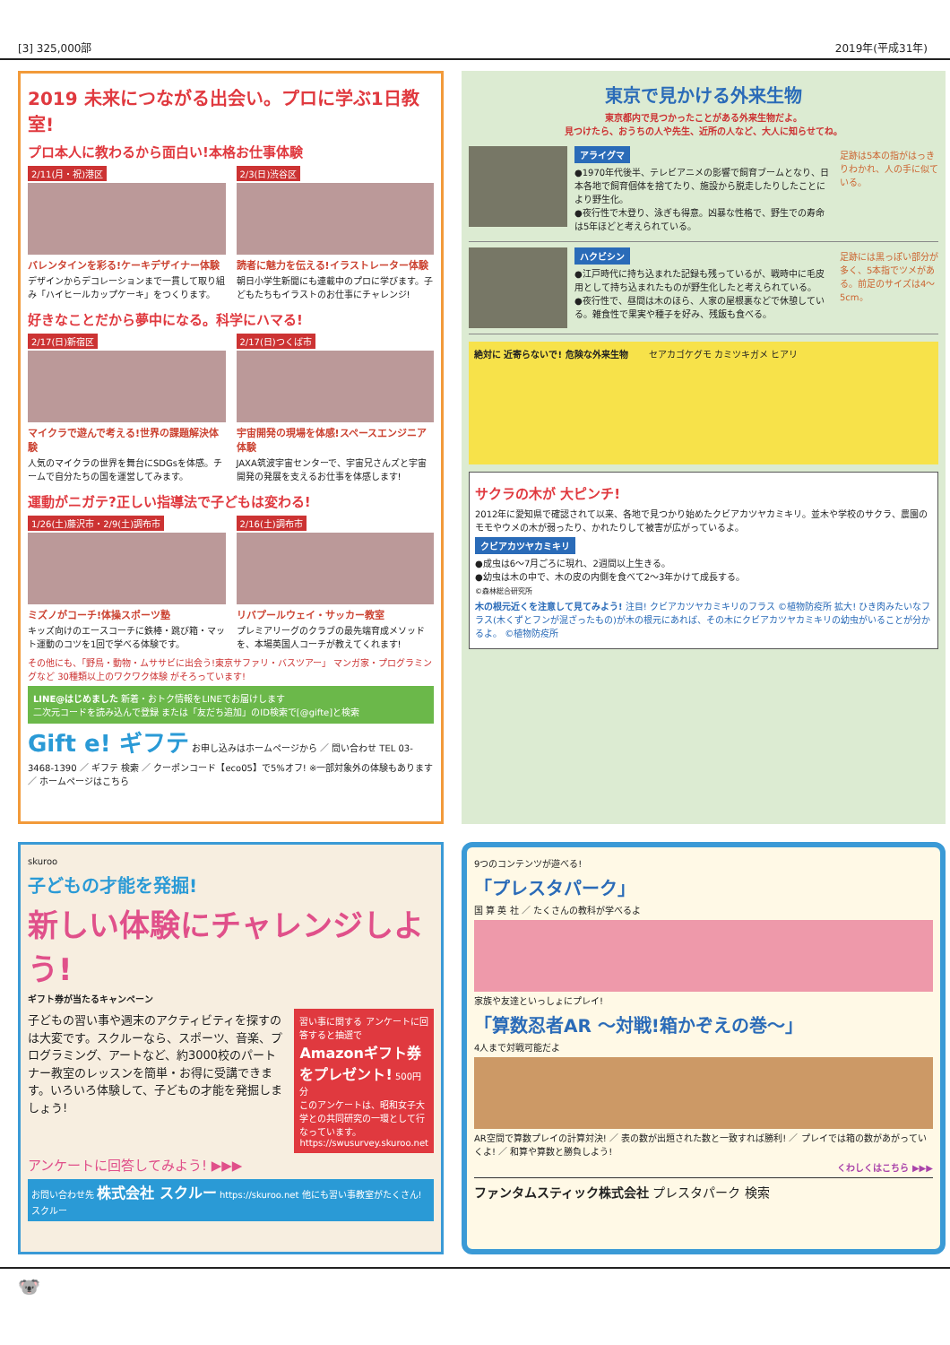[3] 325,000部 2019年(平成31年)
2019 未来につながる出会い。プロに学ぶ1日教室!
プロ本人に教わるから面白い!本格お仕事体験
2/11(月・祝)港区
バレンタインを彩る!ケーキデザイナー体験
デザインからデコレーションまで一貫して取り組み「ハイヒールカップケーキ」をつくります。
2/3(日)渋谷区
読者に魅力を伝える!イラストレーター体験
朝日小学生新聞にも連載中のプロに学びます。子どもたちもイラストのお仕事にチャレンジ!
好きなことだから夢中になる。科学にハマる!
2/17(日)新宿区
マイクラで遊んで考える!世界の課題解決体験
人気のマイクラの世界を舞台にSDGsを体感。チームで自分たちの国を運営してみます。
2/17(日)つくば市
宇宙開発の現場を体感!スペースエンジニア体験
JAXA筑波宇宙センターで、宇宙兄さんズと宇宙開発の発展を支えるお仕事を体感します!
運動がニガテ?正しい指導法で子どもは変わる!
1/26(土)藤沢市・2/9(土)調布市
ミズノがコーチ!体操スポーツ塾
キッズ向けのエースコーチに鉄棒・跳び箱・マット運動のコツを1回で学べる体験です。
2/16(土)調布市
リバプールウェイ・サッカー教室
プレミアリーグのクラブの最先端育成メソッドを、本場英国人コーチが教えてくれます!
その他にも、「野鳥・動物・ムササビに出会う!東京サファリ・バスツアー」 マンガ家・プログラミングなど 30種類以上のワクワク体験 がそろっています!
LINE@はじめました 新着・おトク情報をLINEでお届けします
二次元コードを読み込んで登録 または「友だち追加」のID検索で[@gifte]と検索
Gift e! ギフテ お申し込みはホームページから ／ 問い合わせ TEL 03-3468-1390 ／ ギフテ 検索 ／ クーポンコード【eco05】で5%オフ! ※一部対象外の体験もあります ／ ホームページはこちら
東京で見かける外来生物
東京都内で見つかったことがある外来生物だよ。
見つけたら、おうちの人や先生、近所の人など、大人に知らせてね。
アライグマ
●1970年代後半、テレビアニメの影響で飼育ブームとなり、日本各地で飼育個体を捨てたり、施設から脱走したりしたことにより野生化。
●夜行性で木登り、泳ぎも得意。凶暴な性格で、野生での寿命は5年ほどと考えられている。
足跡は5本の指がはっきりわかれ、人の手に似ている。
ハクビシン
●江戸時代に持ち込まれた記録も残っているが、戦時中に毛皮用として持ち込まれたものが野生化したと考えられている。
●夜行性で、昼間は木のほら、人家の屋根裏などで休憩している。雑食性で果実や種子を好み、残飯も食べる。
足跡には黒っぽい部分が多く、5本指でツメがある。前足のサイズは4〜5cm。
絶対に 近寄らないで! 危険な外来生物 セアカゴケグモ カミツキガメ ヒアリ
サクラの木が 大ピンチ!
2012年に愛知県で確認されて以来、各地で見つかり始めたクビアカツヤカミキリ。並木や学校のサクラ、農園のモモやウメの木が弱ったり、かれたりして被害が広がっているよ。
クビアカツヤカミキリ
●成虫は6〜7月ごろに現れ、2週間以上生きる。
●幼虫は木の中で、木の皮の内側を食べて2〜3年かけて成長する。
©森林総合研究所
木の根元近くを注意して見てみよう! 注目! クビアカツヤカミキリのフラス ©植物防疫所 拡大! ひき肉みたいなフラス(木くずとフンが混ざったもの)が木の根元にあれば、その木にクビアカツヤカミキリの幼虫がいることが分かるよ。 ©植物防疫所
skuroo
子どもの才能を発掘!
新しい体験にチャレンジしよう!
ギフト券が当たるキャンペーン
子どもの習い事や週末のアクティビティを探すのは大変です。スクルーなら、スポーツ、音楽、プログラミング、アートなど、約3000校のパートナー教室のレッスンを簡単・お得に受講できます。いろいろ体験して、子どもの才能を発掘しましょう!
習い事に関する アンケートに回答すると抽選で Amazonギフト券をプレゼント! 500円分
このアンケートは、昭和女子大学との共同研究の一環として行なっています。
https://swusurvey.skuroo.net
アンケートに回答してみよう! ▶▶▶
お問い合わせ先 株式会社 スクルー https://skuroo.net 他にも習い事教室がたくさん! スクルー
9つのコンテンツが遊べる!
「プレスタパーク」
国 算 英 社 ／ たくさんの教科が学べるよ
家族や友達といっしょにプレイ!
「算数忍者AR 〜対戦!箱かぞえの巻〜」
4人まで対戦可能だよ
AR空間で算数プレイの計算対決! ／ 表の数が出題された数と一致すれば勝利! ／ プレイでは箱の数があがっていくよ! ／ 和算や算数と勝負しよう!
くわしくはこちら ▶▶▶
ファンタムスティック株式会社 プレスタパーク 検索
🐨